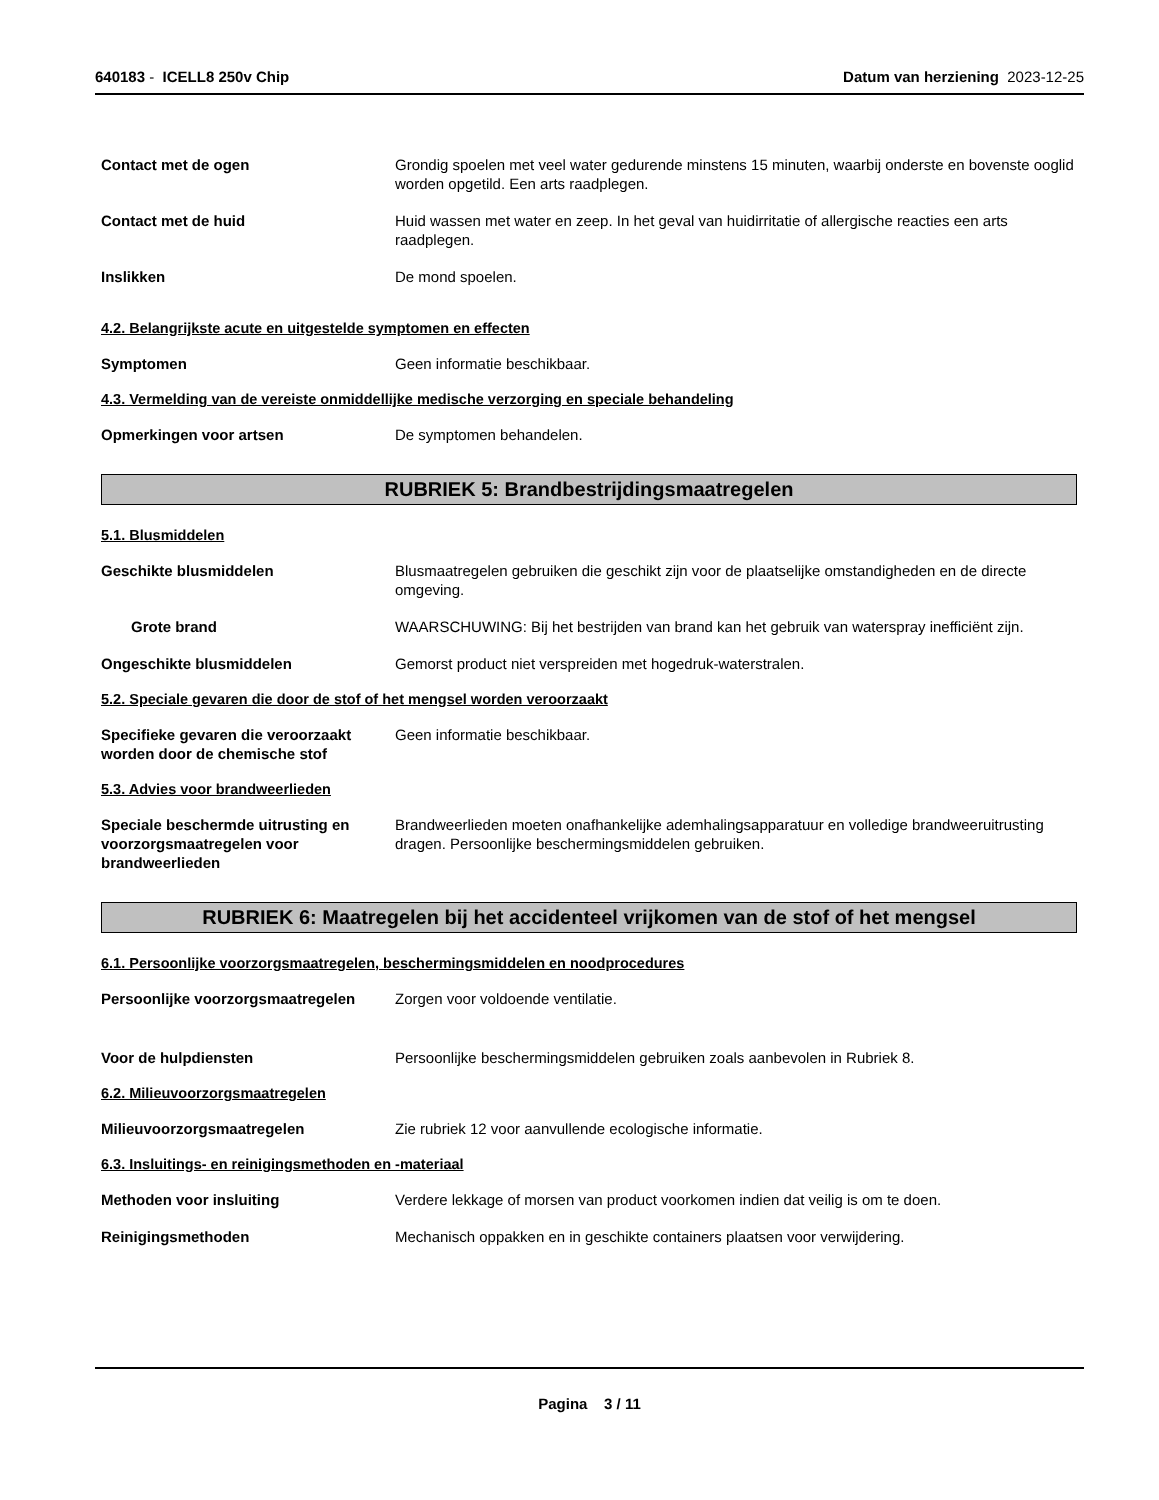640183 - ICELL8 250v Chip Datum van herziening 2023-12-25
Contact met de ogen Grondig spoelen met veel water gedurende minstens 15 minuten, waarbij onderste en bovenste ooglid worden opgetild. Een arts raadplegen.
Contact met de huid Huid wassen met water en zeep. In het geval van huidirritatie of allergische reacties een arts raadplegen.
Inslikken De mond spoelen.
4.2. Belangrijkste acute en uitgestelde symptomen en effecten
Symptomen Geen informatie beschikbaar.
4.3. Vermelding van de vereiste onmiddellijke medische verzorging en speciale behandeling
Opmerkingen voor artsen De symptomen behandelen.
RUBRIEK 5: Brandbestrijdingsmaatregelen
5.1. Blusmiddelen
Geschikte blusmiddelen Blusmaatregelen gebruiken die geschikt zijn voor de plaatselijke omstandigheden en de directe omgeving.
Grote brand WAARSCHUWING: Bij het bestrijden van brand kan het gebruik van waterspray inefficiënt zijn.
Ongeschikte blusmiddelen Gemorst product niet verspreiden met hogedruk-waterstralen.
5.2. Speciale gevaren die door de stof of het mengsel worden veroorzaakt
Specifieke gevaren die veroorzaakt worden door de chemische stof
Geen informatie beschikbaar.
5.3. Advies voor brandweerlieden
Speciale beschermde uitrusting en voorzorgsmaatregelen voor brandweerlieden
Brandweerlieden moeten onafhankelijke ademhalingsapparatuur en volledige brandweeruitrusting dragen. Persoonlijke beschermingsmiddelen gebruiken.
RUBRIEK 6: Maatregelen bij het accidenteel vrijkomen van de stof of het mengsel
6.1. Persoonlijke voorzorgsmaatregelen, beschermingsmiddelen en noodprocedures
Persoonlijke voorzorgsmaatregelen
Zorgen voor voldoende ventilatie.
Voor de hulpdiensten Persoonlijke beschermingsmiddelen gebruiken zoals aanbevolen in Rubriek 8.
6.2. Milieuvoorzorgsmaatregelen
Milieuvoorzorgsmaatregelen Zie rubriek 12 voor aanvullende ecologische informatie.
6.3. Insluitings- en reinigingsmethoden en -materiaal
Methoden voor insluiting Verdere lekkage of morsen van product voorkomen indien dat veilig is om te doen.
Reinigingsmethoden Mechanisch oppakken en in geschikte containers plaatsen voor verwijdering.
Pagina 3 / 11